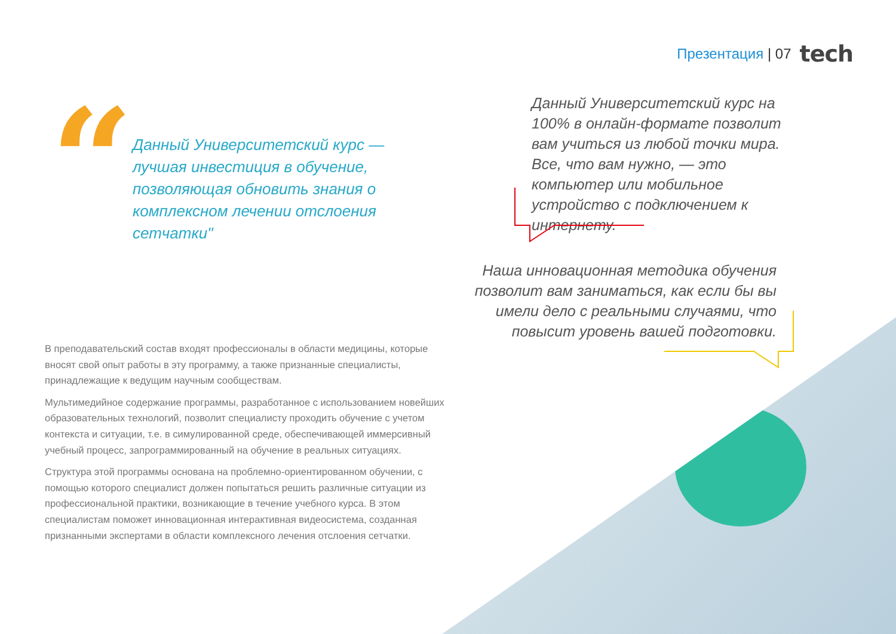Презентация | 07 tech
“
Данный Университетский курс — лучшая инвестиция в обучение, позволяющая обновить знания о комплексном лечении отслоения сетчатки"
Данный Университетский курс на 100% в онлайн-формате позволит вам учиться из любой точки мира. Все, что вам нужно, — это компьютер или мобильное устройство с подключением к интернету.
Наша инновационная методика обучения позволит вам заниматься, как если бы вы имели дело с реальными случаями, что повысит уровень вашей подготовки.
В преподавательский состав входят профессионалы в области медицины, которые вносят свой опыт работы в эту программу, а также признанные специалисты, принадлежащие к ведущим научным сообществам.
Мультимедийное содержание программы, разработанное с использованием новейших образовательных технологий, позволит специалисту проходить обучение с учетом контекста и ситуации, т.е. в симулированной среде, обеспечивающей иммерсивный учебный процесс, запрограммированный на обучение в реальных ситуациях.
Структура этой программы основана на проблемно-ориентированном обучении, с помощью которого специалист должен попытаться решить различные ситуации из профессиональной практики, возникающие в течение учебного курса. В этом специалистам поможет инновационная интерактивная видеосистема, созданная признанными экспертами в области комплексного лечения отслоения сетчатки.